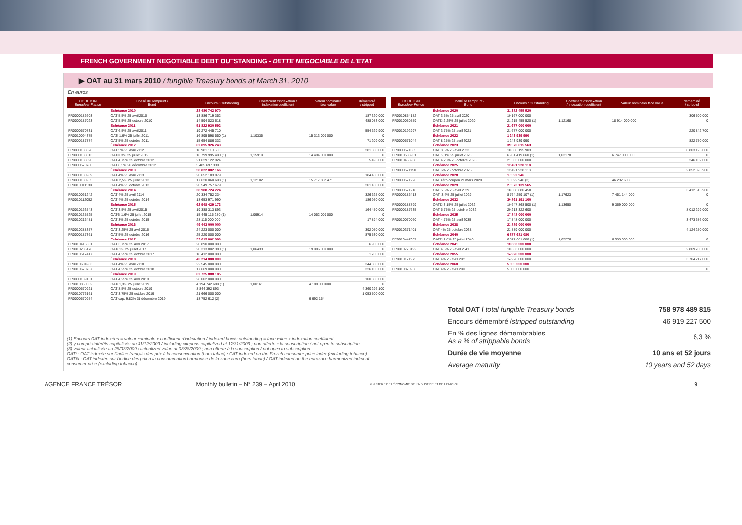FRENCH GOVERNMENT NEGOTIABLE DEBT OUTSTANDING - DETTE NEGOCIABLE DE L'ETAT
▶ OAT au 31 mars 2010 / fungible Treasury bonds at March 31, 2010
En euros
| CODE ISIN Euroclear France | Libellé de l'emprunt / Bond | Encours / Outstanding | Coefficient d'indexation / indexation coefficient | Valeur nominale/ face value | démembré / stripped |
| --- | --- | --- | --- | --- | --- |
| | Échéance 2010 | 28 480 742 970 | | | |
| FR0000186603 | OAT 5,5% 25 avril 2010 | 13 886 719 352 | | | 187 320 000 |
| FR0000187023 | OAT 5,5% 25 octobre 2010 | 14 594 023 618 | | | 488 083 000 |
| | Échéance 2011 | 51 822 930 592 | | | |
| FR0000570731 | OAT 6,5% 25 avril 2011 | 19 272 445 710 | | | 554 629 900 |
| FR0010094375 | OATi 1,6% 25 juillet 2011 | 16 895 598 550 (1) | 1,10335 | 15 313 000 000 | 0 |
| FR0000187874 | OAT 5% 25 octobre 2011 | 15 654 886 332 | | | 71 209 000 |
| | Échéance 2012 | 62 895 926 243 | | | |
| FR0000188328 | OAT 5% 25 avril 2012 | 18 981 110 580 | | | 281 350 000 |
| FR0000188013 | OAT€i 3% 25 juillet 2012 | 16 799 995 400 (1) | 1,15910 | 14 494 000 000 | 0 |
| FR0000188690 | OAT 4,75% 25 octobre 2012 | 21 629 122 924 | | | 5 496 000 |
| FR0000570780 | OAT 8,5% 26 décembre 2012 | 5 485 697 339 | | | |
| | Échéance 2013 | 58 822 002 166 | | | |
| FR0000188989 | OAT 4% 25 avril 2013 | 20 652 183 879 | | | 184 450 000 |
| FR0000188955 | OATi 2,5% 25 juillet 2013 | 17 620 060 608 (1) | 1,12102 | 15 717 882 471 | 0 |
| FR0010011130 | OAT 4% 25 octobre 2013 | 20 549 757 679 | | | 201 180 000 |
| | Échéance 2014 | 38 988 724 224 | | | |
| FR0010061242 | OAT 4% 25 avril 2014 | 20 334 752 234 | | | 326 625 000 |
| FR0010112052 | OAT 4% 25 octobre 2014 | 18 653 971 990 | | | 186 950 000 |
| | Échéance 2015 | 62 948 429 173 | | | |
| FR0010163543 | OAT 3,5% 25 avril 2015 | 19 388 313 893 | | | 164 450 000 |
| FR0010135525 | OAT€i 1,6% 25 juillet 2015 | 15 445 115 280 (1) | 1,09914 | 14 052 000 000 | 0 |
| FR0010216481 | OAT 3% 25 octobre 2015 | 28 115 000 000 | | | 17 894 000 |
| | Échéance 2016 | 49 443 000 000 | | | |
| FR0010288357 | OAT 3,25% 25 avril 2016 | 24 223 000 000 | | | 392 050 000 |
| FR0000187361 | OAT 5% 25 octobre 2016 | 25 220 000 000 | | | 875 530 000 |
| | Échéance 2017 | 59 615 802 380 | | | |
| FR0010415331 | OAT 3,75% 25 avril 2017 | 20 890 000 000 | | | 6 900 000 |
| FR0010235176 | OATi 1% 25 juillet 2017 | 20 313 802 380 (1) | 1,06433 | 19 086 000 000 | 0 |
| FR0010517417 | OAT 4,25% 25 octobre 2017 | 18 412 000 000 | | | 1 700 000 |
| | Échéance 2018 | 40 214 000 000 | | | |
| FR0010604983 | OAT 4% 25 avril 2018 | 22 545 000 000 | | | 344 850 000 |
| FR0010670737 | OAT 4,25% 25 octobre 2018 | 17 669 000 000 | | | 326 100 000 |
| | Échéance 2019 | 62 725 888 185 | | | |
| FR0000189151 | OAT 4,25% 25 avril 2019 | 28 002 000 000 | | | 100 360 000 |
| FR0010850032 | OATi 1,3% 25 juillet 2019 | 4 194 742 680 (1) | 1,00161 | 4 188 000 000 | 0 |
| FR0000570921 | OAT 8,5% 25 octobre 2019 | 8 844 392 893 | | | 4 360 296 100 |
| FR0010776161 | OAT 3,75% 25 octobre 2019 | 21 666 000 000 | | | 1 053 500 000 |
| FR0000570954 | OAT cap. 9,82% 31 décembre 2019 | 18 752 612 (2) | | 6 692 154 | |
| CODE ISIN Euroclear France | Libellé de l'emprunt / Bond | Encours / Outstanding | Coefficient d'indexation / indexation coefficient | Valeur nominale/ face value | démembré / stripped |
| --- | --- | --- | --- | --- | --- |
| | Échéance 2020 | 31 382 455 520 | | | |
| FR0010854182 | OAT 3,5% 25 avril 2020 | 10 167 000 000 | | | 306 500 000 |
| FR0010050559 | OAT€i 2,25% 25 juillet 2020 | 21 215 455 520 (1) | 1,12168 | 18 914 000 000 | 0 |
| | Échéance 2021 | 21 677 000 000 | | | |
| FR0010192997 | OAT 3,75% 25 avril 2021 | 21 677 000 000 | | | 220 842 700 |
| | Échéance 2022 | 1 243 939 990 | | | |
| FR0000571044 | OAT 8,25% 25 avril 2022 | 1 243 939 990 | | | 822 750 000 |
| | Échéance 2023 | 39 070 615 563 | | | |
| FR0000571085 | OAT 8,5% 25 avril 2023 | 10 606 195 903 | | | 6 803 125 000 |
| FR0010585901 | OATi 2,1% 25 juillet 2023 | 6 961 419 660 (1) | 1,03178 | 6 747 000 000 | 0 |
| FR0010466938 | OAT 4,25% 25 octobre 2023 | 21 503 000 000 | | | 246 102 000 |
| | Échéance 2025 | 12 491 928 118 | | | |
| FR0000571150 | OAT 6% 25 octobre 2025 | 12 491 928 118 | | | 2 852 326 900 |
| | Échéance 2028 | 17 092 946 | | | |
| FR0000571226 | OAT zéro coupon 28 mars 2028 | 17 092 946 (3) | | 46 232 603 | |
| | Échéance 2029 | 27 073 139 565 | | | |
| FR0000571218 | OAT 5,5% 25 avril 2029 | 18 308 880 458 | | | 3 412 515 900 |
| FR0000186413 | OATi 3,4% 25 juillet 2029 | 8 764 259 107 (1) | 1,17623 | 7 451 144 000 | 0 |
| | Échéance 2032 | 30 861 191 100 | | | |
| FR0000188799 | OAT€i 3,15% 25 juillet 2032 | 10 647 868 500 (1) | 1,13650 | 9 369 000 000 | 0 |
| FR0000187635 | OAT 5,75% 25 octobre 2032 | 20 213 322 600 | | | 8 012 299 000 |
| | Échéance 2035 | 17 848 000 000 | | | |
| FR0010070060 | OAT 4,75% 25 avril 2035 | 17 848 000 000 | | | 3 473 686 000 |
| | Échéance 2038 | 23 889 000 000 | | | |
| FR0010371401 | OAT 4% 25 octobre 2038 | 23 889 000 000 | | | 4 124 250 000 |
| | Échéance 2040 | 6 877 681 080 | | | |
| FR0010447367 | OAT€i 1,8% 25 juillet 2040 | 6 877 681 080 (1) | 1,05276 | 6 533 000 000 | 0 |
| | Échéance 2041 | 10 663 000 000 | | | |
| FR0010773192 | OAT 4,5% 25 avril 2041 | 10 663 000 000 | | | 2 809 700 000 |
| | Échéance 2055 | 14 926 000 000 | | | |
| FR0010171975 | OAT 4% 25 avril 2055 | 14 926 000 000 | | | 3 704 217 000 |
| | Échéance 2060 | 5 000 000 000 | | | |
| FR0010870956 | OAT 4% 25 avril 2060 | 5 000 000 000 | | | 0 |
(1) Encours OAT indexées = valeur nominale x coefficient d'indexation / indexed bonds outstanding = face value x indexation coefficient
(2) y compris intérêts capitalisés au 31/12/2009 / including coupons capitalized at 12/31/2009 ; non offerte à la souscription / not open to subscription
(3) valeur actualisée au 28/03/2009 / actualized value at 03/28/2009 ; non offerte à la souscription / not open to subscription
OATi : OAT indexée sur l'indice français des prix à la consommation (hors tabac) / OAT indexed on the French consumer price index (excluding tobacco)
OAT€i : OAT indexée sur l'indice des prix à la consommation harmonisé de la zone euro (hors tabac) / OAT indexed on the eurozone harmonized index of consumer price (excluding tobacco)
| Total OAT / total fungible Treasury bonds | 758 978 489 815 |
| Encours démembré / stripped outstanding | 46 919 227 500 |
| En % des lignes démembrables As a % of strippable bonds | 6,3 % |
| Durée de vie moyenne | 10 ans et 52 jours |
| Average maturity | 10 years and 52 days |
AGENCE FRANCE TRÉSOR Monthly bulletin – N° 239 – April 2010 MINISTÈRE DE L'ÉCONOMIE DE L'INDUSTRIE ET DE L'EMPLOI 9